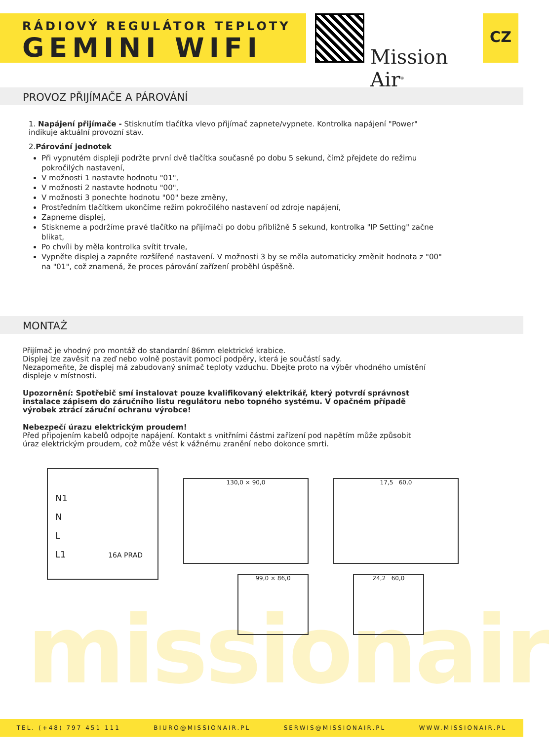RÁDIOVÝ REGULÁTOR TEPLOTY
GEMINI WIFI
Mission Air<sup>®</sup>
CZ
PROVOZ PŘIJÍMAČE A PÁROVÁNÍ
1. Napájení přijímače - Stisknutím tlačítka vlevo přijímač zapnete/vypnete. Kontrolka napájení "Power" indikuje aktuální provozní stav.
2.Párování jednotek
Při vypnutém displeji podržte první dvě tlačítka současně po dobu 5 sekund, čímž přejdete do režimu pokročilých nastavení,
V možnosti 1 nastavte hodnotu "01",
V možnosti 2 nastavte hodnotu "00",
V možnosti 3 ponechte hodnotu "00" beze změny,
Prostředním tlačítkem ukončíme režim pokročilého nastavení od zdroje napájení,
Zapneme displej,
Stiskneme a podržíme pravé tlačítko na přijímači po dobu přibližně 5 sekund, kontrolka "IP Setting" začne blikat,
Po chvíli by měla kontrolka svítit trvale,
Vypněte displej a zapněte rozšířené nastavení. V možnosti 3 by se měla automaticky změnit hodnota z "00" na "01", což znamená, že proces párování zařízení proběhl úspěšně.
MONTAŻ
Přijímač je vhodný pro montáž do standardní 86mm elektrické krabice.
Displej lze zavěsit na zeď nebo volně postavit pomocí podpěry, která je součástí sady.
Nezapomeňte, že displej má zabudovaný snímač teploty vzduchu. Dbejte proto na výběr vhodného umístění displeje v místnosti.
Upozornění: Spotřebič smí instalovat pouze kvalifikovaný elektrikář, který potvrdí správnost instalace zápisem do záručního listu regulátoru nebo topného systému. V opačném případě výrobek ztrácí záruční ochranu výrobce!
Nebezpečí úrazu elektrickým proudem!
Před připojením kabelů odpojte napájení. Kontakt s vnitřními částmi zařízení pod napětím může způsobit úraz elektrickým proudem, což může vést k vážnému zranění nebo dokonce smrti.
N1
N
L
L1 16A PRAD
130,0 × 90,0
99,0 × 86,0
17,5 60,0
24,2 60,0
missionair
TEL. (+48) 797 451 111 BIURO@MISSIONAIR.PL SERWIS@MISSIONAIR.PL WWW.MISSIONAIR.PL